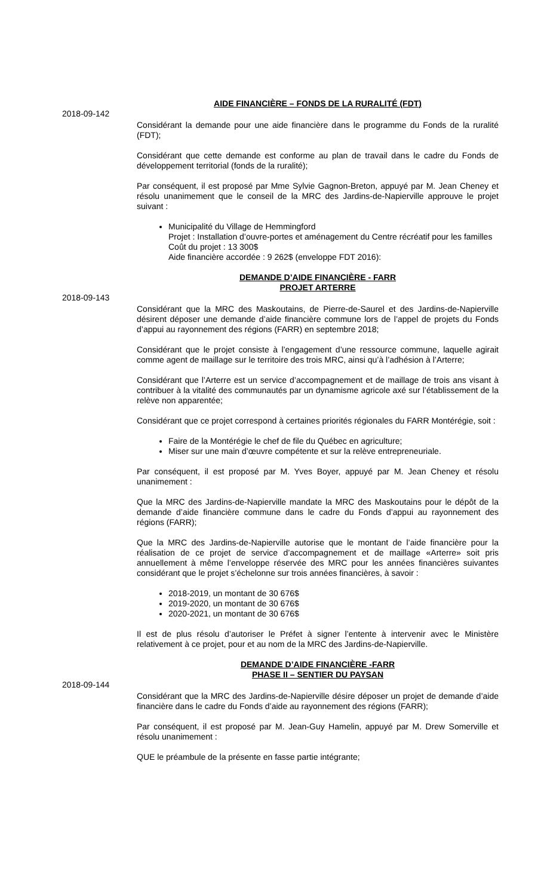AIDE FINANCIÈRE – FONDS DE LA RURALITÉ (FDT)
2018-09-142
Considérant la demande pour une aide financière dans le programme du Fonds de la ruralité (FDT);
Considérant que cette demande est conforme au plan de travail dans le cadre du Fonds de développement territorial (fonds de la ruralité);
Par conséquent, il est proposé par Mme Sylvie Gagnon-Breton, appuyé par M. Jean Cheney et résolu unanimement que le conseil de la MRC des Jardins-de-Napierville approuve le projet suivant :
Municipalité du Village de Hemmingford
Projet : Installation d’ouvre-portes et aménagement du Centre récréatif pour les familles
Coût du projet : 13 300$
Aide financière accordée : 9 262$ (enveloppe FDT 2016):
DEMANDE D’AIDE FINANCIÈRE - FARR
PROJET ARTERRE
2018-09-143
Considérant que la MRC des Maskoutains, de Pierre-de-Saurel et des Jardins-de-Napierville désirent déposer une demande d’aide financière commune lors de l’appel de projets du Fonds d’appui au rayonnement des régions (FARR) en septembre 2018;
Considérant que le projet consiste à l’engagement d’une ressource commune, laquelle agirait comme agent de maillage sur le territoire des trois MRC, ainsi qu’à l’adhésion à l’Arterre;
Considérant que l’Arterre est un service d’accompagnement et de maillage de trois ans visant à contribuer à la vitalité des communautés par un dynamisme agricole axé sur l’établissement de la relève non apparentée;
Considérant que ce projet correspond à certaines priorités régionales du FARR Montérégie, soit :
Faire de la Montérégie le chef de file du Québec en agriculture;
Miser sur une main d’œuvre compétente et sur la relève entrepreneuriale.
Par conséquent, il est proposé par M. Yves Boyer, appuyé par M. Jean Cheney et résolu unanimement :
Que la MRC des Jardins-de-Napierville mandate la MRC des Maskoutains pour le dépôt de la demande d’aide financière commune dans le cadre du Fonds d’appui au rayonnement des régions (FARR);
Que la MRC des Jardins-de-Napierville autorise que le montant de l’aide financière pour la réalisation de ce projet de service d’accompagnement et de maillage «Arterre» soit pris annuellement à même l’enveloppe réservée des MRC pour les années financières suivantes considérant que le projet s’échelonne sur trois années financières, à savoir :
2018-2019, un montant de 30 676$
2019-2020, un montant de 30 676$
2020-2021, un montant de 30 676$
Il est de plus résolu d’autoriser le Préfet à signer l’entente à intervenir avec le Ministère relativement à ce projet, pour et au nom de la MRC des Jardins-de-Napierville.
DEMANDE D’AIDE FINANCIÈRE -FARR
PHASE II – SENTIER DU PAYSAN
2018-09-144
Considérant que la MRC des Jardins-de-Napierville désire déposer un projet de demande d’aide financière dans le cadre du Fonds d’aide au rayonnement des régions (FARR);
Par conséquent, il est proposé par M. Jean-Guy Hamelin, appuyé par M. Drew Somerville et résolu unanimement :
QUE le préambule de la présente en fasse partie intégrante;